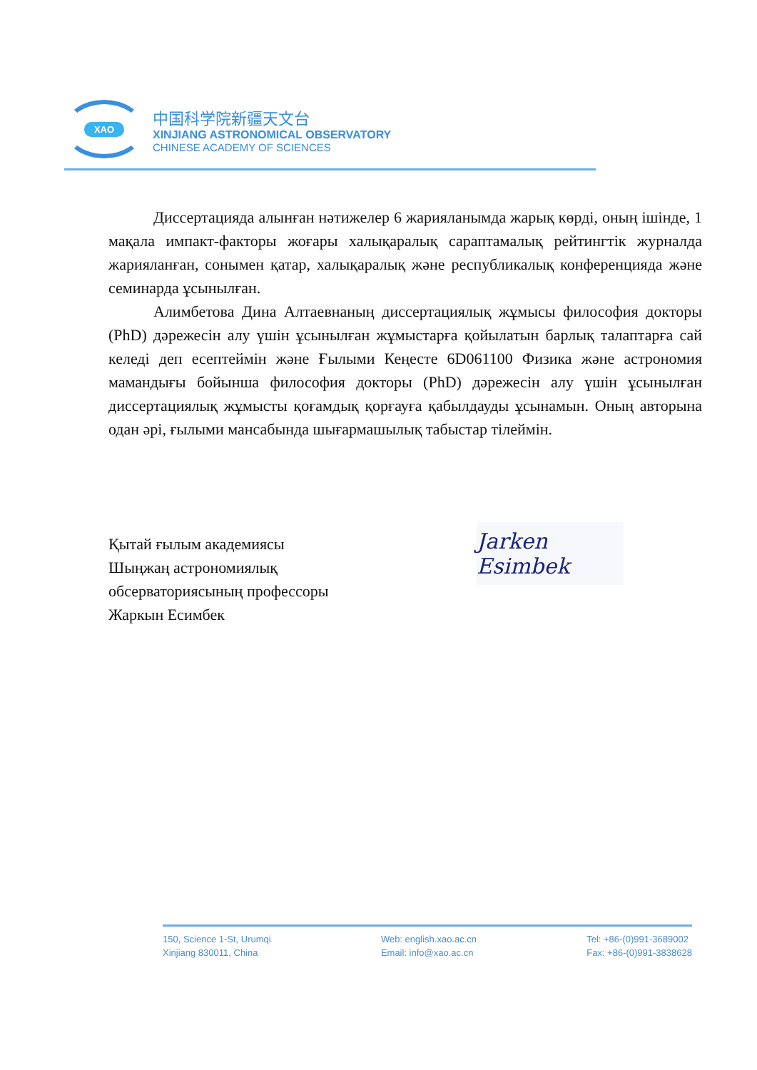XAO
中国科学院新疆天文台
XINJIANG ASTRONOMICAL OBSERVATORY
CHINESE ACADEMY OF SCIENCES
Диссертацияда алынған нәтижелер 6 жарияланымда жарық көрді, оның ішінде, 1 мақала импакт-факторы жоғары халықаралық сараптамалық рейтингтік журналда жарияланған, сонымен қатар, халықаралық және республикалық конференцияда және семинарда ұсынылған.
Алимбетова Дина Алтаевнаның диссертациялық жұмысы философия докторы (PhD) дәрежесін алу үшін ұсынылған жұмыстарға қойылатын барлық талаптарға сай келеді деп есептеймін және Ғылыми Кеңесте 6D061100 Физика және астрономия мамандығы бойынша философия докторы (PhD) дәрежесін алу үшін ұсынылған диссертациялық жұмысты қоғамдық қорғауға қабылдауды ұсынамын. Оның авторына одан әрі, ғылыми мансабында шығармашылық табыстар тілеймін.
Қытай ғылым академиясы
Шыңжаң астрономиялық
обсерваториясының профессоры
Жаркын Есимбек
Jarken Esimbek
150, Science 1-St, Urumqi
Xinjiang 830011, China
Web: english.xao.ac.cn
Email: info@xao.ac.cn
Tel: +86-(0)991-3689002
Fax: +86-(0)991-3838628